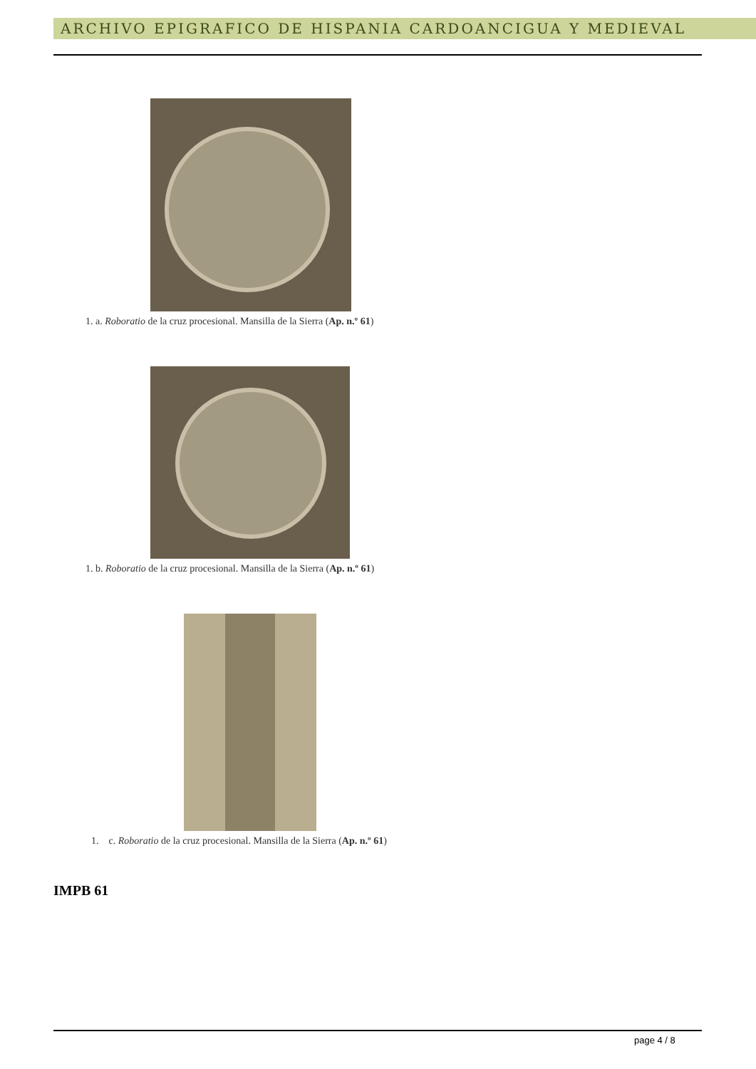ARCHIVO EPIGRAFICO DE HISPANIA CARDOANCIGUA Y MEDIEVAL
1. a. Roboratio de la cruz procesional. Mansilla de la Sierra (Ap. n.º 61)
1. b. Roboratio de la cruz procesional. Mansilla de la Sierra (Ap. n.º 61)
1. c. Roboratio de la cruz procesional. Mansilla de la Sierra (Ap. n.º 61)
IMPB 61
page 4 / 8